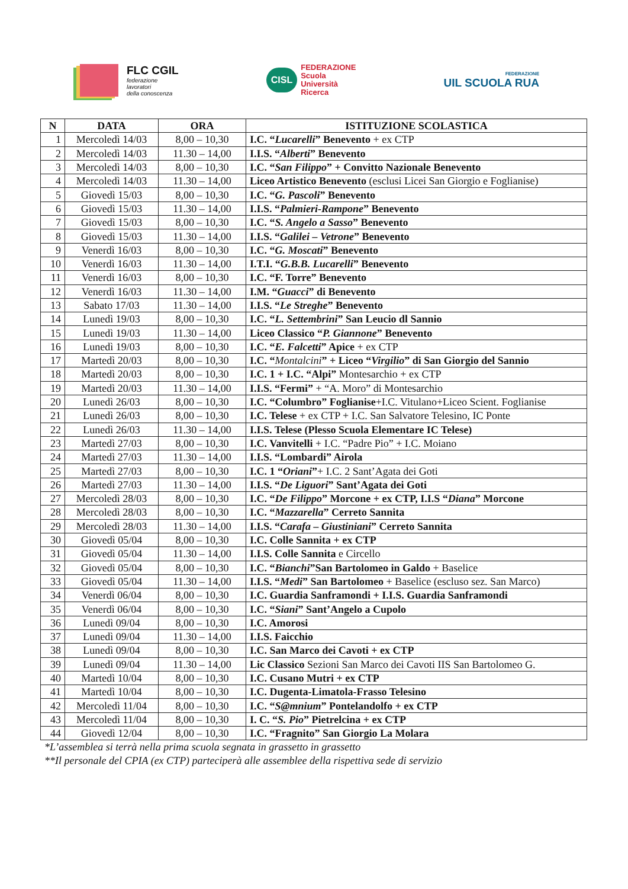FLC CGIL
federazione
lavoratori
della conoscenza
CISL
FEDERAZIONE
Scuola
Università
Ricerca
FEDERAZIONE
UIL SCUOLA RUA
| N | DATA | ORA | ISTITUZIONE SCOLASTICA |
| --- | --- | --- | --- |
| 1 | Mercoledì 14/03 | 8,00 – 10,30 | I.C. “ Lucarelli ” Benevento + ex CTP |
| 2 | Mercoledì 14/03 | 11.30 – 14,00 | I.I.S. “ Alberti ” Benevento |
| 3 | Mercoledì 14/03 | 8,00 – 10,30 | I.C. “ San Filippo ” + Convitto Nazionale Benevento |
| 4 | Mercoledì 14/03 | 11.30 – 14,00 | Liceo Artistico Benevento (esclusi Licei San Giorgio e Foglianise) |
| 5 | Giovedì 15/03 | 8,00 – 10,30 | I.C. “ G. Pascoli ” Benevento |
| 6 | Giovedì 15/03 | 11.30 – 14,00 | I.I.S. “ Palmieri-Rampone ” Benevento |
| 7 | Giovedì 15/03 | 8,00 – 10,30 | I.C. “ S. Angelo a Sasso ” Benevento |
| 8 | Giovedì 15/03 | 11.30 – 14,00 | I.I.S. “ Galilei – Vetrone ” Benevento |
| 9 | Venerdì 16/03 | 8,00 – 10,30 | I.C. “ G. Moscati ” Benevento |
| 10 | Venerdì 16/03 | 11.30 – 14,00 | I.T.I. “ G.B.B. Lucarelli ” Benevento |
| 11 | Venerdì 16/03 | 8,00 – 10,30 | I.C. “F. Torre” Benevento |
| 12 | Venerdì 16/03 | 11.30 – 14,00 | I.M. “ Guacci ” di Benevento |
| 13 | Sabato 17/03 | 11.30 – 14,00 | I.I.S. “ Le Streghe ” Benevento |
| 14 | Lunedì 19/03 | 8,00 – 10,30 | I.C. “ L. Settembrini ” San Leucio dl Sannio |
| 15 | Lunedì 19/03 | 11.30 – 14,00 | Liceo Classico “ P. Giannone ” Benevento |
| 16 | Lunedì 19/03 | 8,00 – 10,30 | I.C. “ E. Falcetti ” Apice + ex CTP |
| 17 | Martedì 20/03 | 8,00 – 10,30 | I.C. “ Montalcini ” + Liceo “ Virgilio ” di San Giorgio del Sannio |
| 18 | Martedì 20/03 | 8,00 – 10,30 | I.C. 1 + I.C. “Alpi” Montesarchio + ex CTP |
| 19 | Martedì 20/03 | 11.30 – 14,00 | I.I.S. “Fermi” + “A. Moro” di Montesarchio |
| 20 | Lunedì 26/03 | 8,00 – 10,30 | I.C. “Columbro” Foglianise +I.C. Vitulano+Liceo Scient. Foglianise |
| 21 | Lunedì 26/03 | 8,00 – 10,30 | I.C. Telese + ex CTP + I.C. San Salvatore Telesino, IC Ponte |
| 22 | Lunedì 26/03 | 11.30 – 14,00 | I.I.S. Telese (Plesso Scuola Elementare IC Telese) |
| 23 | Martedì 27/03 | 8,00 – 10,30 | I.C. Vanvitelli + I.C. “Padre Pio” + I.C. Moiano |
| 24 | Martedì 27/03 | 11.30 – 14,00 | I.I.S. “Lombardi” Airola |
| 25 | Martedì 27/03 | 8,00 – 10,30 | I.C. 1 “ Oriani ” + I.C. 2 Sant’Agata dei Goti |
| 26 | Martedì 27/03 | 11.30 – 14,00 | I.I.S. “ De Liguori ” Sant’Agata dei Goti |
| 27 | Mercoledì 28/03 | 8,00 – 10,30 | I.C. “ De Filippo ” Morcone + ex CTP, I.I.S “ Diana ” Morcone |
| 28 | Mercoledì 28/03 | 8,00 – 10,30 | I.C. “ Mazzarella ” Cerreto Sannita |
| 29 | Mercoledì 28/03 | 11.30 – 14,00 | I.I.S. “ Carafa – Giustiniani ” Cerreto Sannita |
| 30 | Giovedì 05/04 | 8,00 – 10,30 | I.C. Colle Sannita + ex CTP |
| 31 | Giovedì 05/04 | 11.30 – 14,00 | I.I.S. Colle Sannita e Circello |
| 32 | Giovedì 05/04 | 8,00 – 10,30 | I.C. “ Bianchi ”San Bartolomeo in Galdo + Baselice |
| 33 | Giovedì 05/04 | 11.30 – 14,00 | I.I.S. “ Medi ” San Bartolomeo + Baselice (escluso sez. San Marco) |
| 34 | Venerdì 06/04 | 8,00 – 10,30 | I.C. Guardia Sanframondi + I.I.S. Guardia Sanframondi |
| 35 | Venerdì 06/04 | 8,00 – 10,30 | I.C. “ Siani ” Sant’Angelo a Cupolo |
| 36 | Lunedì 09/04 | 8,00 – 10,30 | I.C. Amorosi |
| 37 | Lunedì 09/04 | 11.30 – 14,00 | I.I.S. Faicchio |
| 38 | Lunedì 09/04 | 8,00 – 10,30 | I.C. San Marco dei Cavoti + ex CTP |
| 39 | Lunedì 09/04 | 11.30 – 14,00 | Lic Classico Sezioni San Marco dei Cavoti IIS San Bartolomeo G. |
| 40 | Martedì 10/04 | 8,00 – 10,30 | I.C. Cusano Mutri + ex CTP |
| 41 | Martedì 10/04 | 8,00 – 10,30 | I.C. Dugenta-Limatola-Frasso Telesino |
| 42 | Mercoledì 11/04 | 8,00 – 10,30 | I.C. “ S@mnium ” Pontelandolfo + ex CTP |
| 43 | Mercoledì 11/04 | 8,00 – 10,30 | I. C. “ S. Pio ” Pietrelcina + ex CTP |
| 44 | Giovedì 12/04 | 8,00 – 10,30 | I.C. “Fragnito” San Giorgio La Molara |
*L’assemblea si terrà nella prima scuola segnata in grassetto in grassetto
**Il personale del CPIA (ex CTP) parteciperà alle assemblee della rispettiva sede di servizio